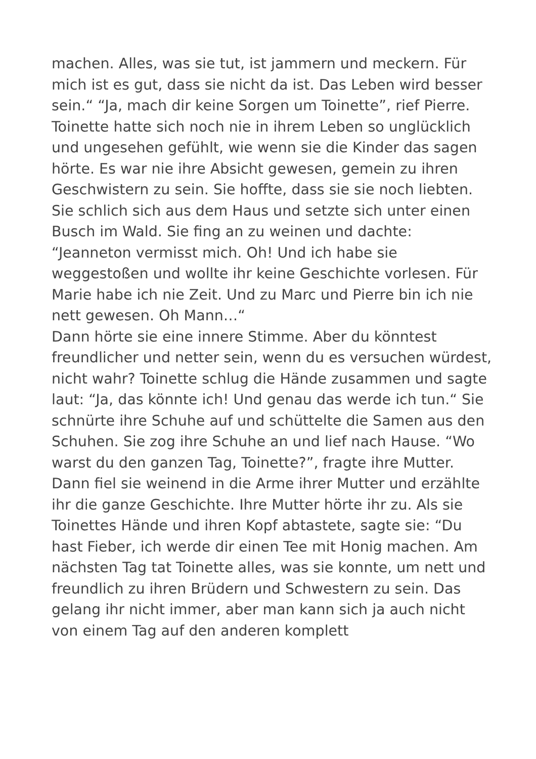machen. Alles, was sie tut, ist jammern und meckern. Für mich ist es gut, dass sie nicht da ist. Das Leben wird besser sein.“ “Ja, mach dir keine Sorgen um Toinette”, rief Pierre.
Toinette hatte sich noch nie in ihrem Leben so unglücklich und ungesehen gefühlt, wie wenn sie die Kinder das sagen hörte. Es war nie ihre Absicht gewesen, gemein zu ihren Geschwistern zu sein. Sie hoffte, dass sie sie noch liebten. Sie schlich sich aus dem Haus und setzte sich unter einen Busch im Wald. Sie fing an zu weinen und dachte: “Jeanneton vermisst mich. Oh! Und ich habe sie weggestoßen und wollte ihr keine Geschichte vorlesen. Für Marie habe ich nie Zeit. Und zu Marc und Pierre bin ich nie nett gewesen. Oh Mann…“
Dann hörte sie eine innere Stimme. Aber du könntest freundlicher und netter sein, wenn du es versuchen würdest, nicht wahr? Toinette schlug die Hände zusammen und sagte laut: “Ja, das könnte ich! Und genau das werde ich tun.“ Sie schnürte ihre Schuhe auf und schüttelte die Samen aus den Schuhen. Sie zog ihre Schuhe an und lief nach Hause. “Wo warst du den ganzen Tag, Toinette?”, fragte ihre Mutter. Dann fiel sie weinend in die Arme ihrer Mutter und erzählte ihr die ganze Geschichte. Ihre Mutter hörte ihr zu. Als sie Toinettes Hände und ihren Kopf abtastete, sagte sie: “Du hast Fieber, ich werde dir einen Tee mit Honig machen. Am nächsten Tag tat Toinette alles, was sie konnte, um nett und freundlich zu ihren Brüdern und Schwestern zu sein. Das gelang ihr nicht immer, aber man kann sich ja auch nicht von einem Tag auf den anderen komplett